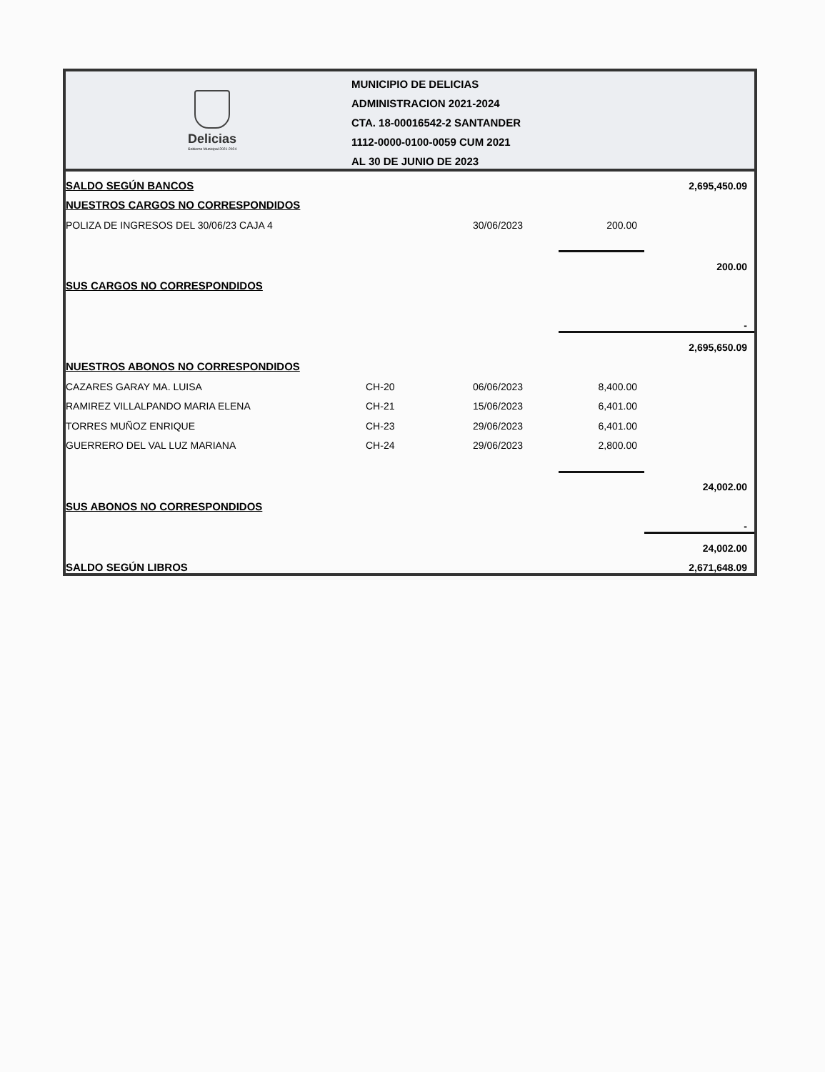Delicias
Gobierno Municipal 2021-2024
MUNICIPIO DE DELICIAS
ADMINISTRACION 2021-2024
CTA. 18-00016542-2 SANTANDER
1112-0000-0100-0059 CUM 2021
AL 30 DE JUNIO DE 2023
| SALDO SEGÚN BANCOS | | | | 2,695,450.09 |
| NUESTROS CARGOS NO CORRESPONDIDOS | | | | |
| POLIZA DE INGRESOS DEL 30/06/23 CAJA 4 | | 30/06/2023 | 200.00 | |
| | | | | 200.00 |
| SUS CARGOS NO CORRESPONDIDOS | | | | |
| | | | | - |
| | | | | 2,695,650.09 |
| NUESTROS ABONOS NO CORRESPONDIDOS | | | | |
| CAZARES GARAY MA. LUISA | CH-20 | 06/06/2023 | 8,400.00 | |
| RAMIREZ VILLALPANDO MARIA ELENA | CH-21 | 15/06/2023 | 6,401.00 | |
| TORRES MUÑOZ ENRIQUE | CH-23 | 29/06/2023 | 6,401.00 | |
| GUERRERO DEL VAL LUZ MARIANA | CH-24 | 29/06/2023 | 2,800.00 | |
| | | | | 24,002.00 |
| SUS ABONOS NO CORRESPONDIDOS | | | | |
| | | | | - |
| | | | | 24,002.00 |
| SALDO SEGÚN LIBROS | | | | 2,671,648.09 |